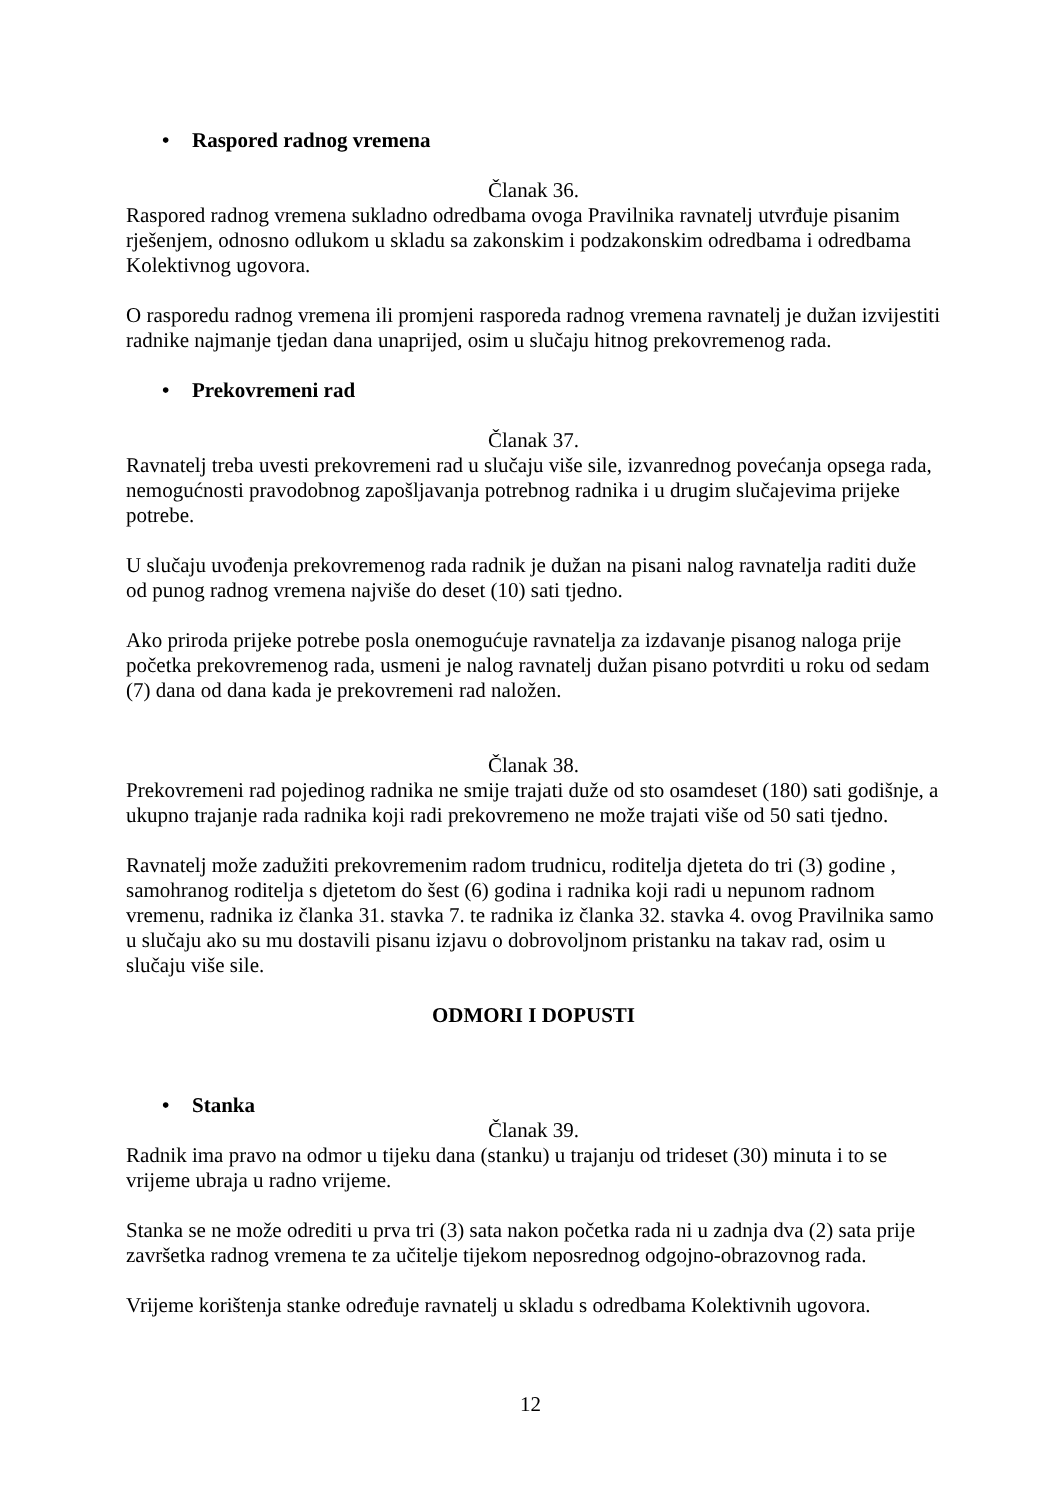• Raspored radnog vremena
Članak 36.
Raspored radnog vremena sukladno odredbama ovoga Pravilnika ravnatelj utvrđuje pisanim rješenjem, odnosno odlukom u skladu sa zakonskim i podzakonskim odredbama i odredbama Kolektivnog ugovora.
O rasporedu radnog vremena ili promjeni rasporeda radnog vremena ravnatelj je dužan izvijestiti radnike najmanje tjedan dana unaprijed, osim u slučaju hitnog prekovremenog rada.
• Prekovremeni rad
Članak 37.
Ravnatelj treba uvesti prekovremeni rad u slučaju više sile, izvanrednog povećanja opsega rada, nemogućnosti pravodobnog zapošljavanja potrebnog radnika i u drugim slučajevima prijeke potrebe.
U slučaju uvođenja prekovremenog rada radnik je dužan na pisani nalog ravnatelja raditi duže od punog radnog vremena najviše do deset (10) sati tjedno.
Ako priroda prijeke potrebe posla onemogućuje ravnatelja za izdavanje pisanog naloga prije početka prekovremenog rada, usmeni je nalog ravnatelj dužan pisano potvrditi u roku od sedam (7) dana od dana kada je prekovremeni rad naložen.
Članak 38.
Prekovremeni rad pojedinog radnika ne smije trajati duže od sto osamdeset (180) sati godišnje, a ukupno trajanje rada radnika koji radi prekovremeno ne može trajati više od 50 sati tjedno.
Ravnatelj može zadužiti prekovremenim radom trudnicu, roditelja djeteta do tri (3) godine , samohranog roditelja s djetetom do šest (6) godina i radnika koji radi u nepunom radnom vremenu, radnika iz članka 31. stavka 7. te radnika iz članka 32. stavka 4. ovog Pravilnika samo u slučaju ako su mu dostavili pisanu izjavu o dobrovoljnom pristanku na takav rad, osim u slučaju više sile.
ODMORI I DOPUSTI
• Stanka
Članak 39.
Radnik ima pravo na odmor u tijeku dana (stanku) u trajanju od trideset (30) minuta i to se vrijeme ubraja u radno vrijeme.
Stanka se ne može odrediti u prva tri (3) sata nakon početka rada ni u zadnja dva (2) sata prije završetka radnog vremena te za učitelje tijekom neposrednog odgojno-obrazovnog rada.
Vrijeme korištenja stanke određuje ravnatelj u skladu s odredbama Kolektivnih ugovora.
12